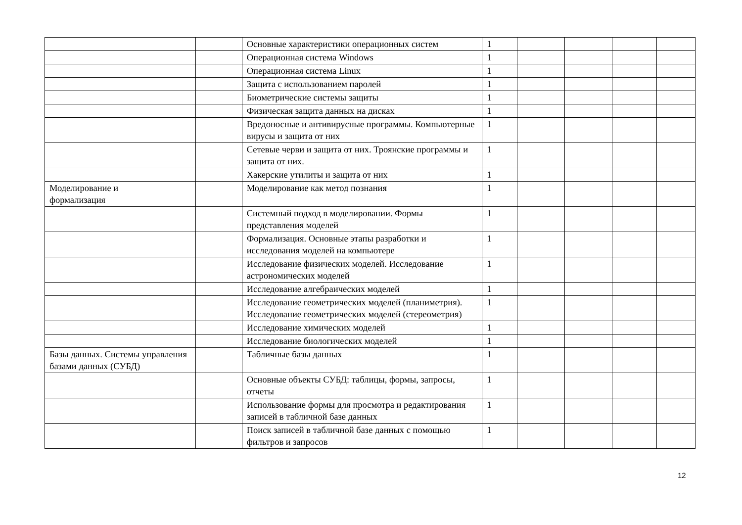| | | Основные характеристики операционных систем | 1 | | | | |
| | | Операционная система Windows | 1 | | | | |
| | | Операционная система Linux | 1 | | | | |
| | | Защита с использованием паролей | 1 | | | | |
| | | Биометрические системы защиты | 1 | | | | |
| | | Физическая защита данных на дисках | 1 | | | | |
| | | Вредоносные и антивирусные программы. Компьютерные вирусы и защита от них | 1 | | | | |
| | | Сетевые черви и защита от них. Троянские программы и защита от них. | 1 | | | | |
| | | Хакерские утилиты и защита от них | 1 | | | | |
| Моделирование и формализация | | Моделирование как метод познания | 1 | | | | |
| | | Системный подход в моделировании. Формы представления моделей | 1 | | | | |
| | | Формализация. Основные этапы разработки и исследования моделей на компьютере | 1 | | | | |
| | | Исследование физических моделей. Исследование астрономических моделей | 1 | | | | |
| | | Исследование алгебраических моделей | 1 | | | | |
| | | Исследование геометрических моделей (планиметрия). Исследование геометрических моделей (стереометрия) | 1 | | | | |
| | | Исследование химических моделей | 1 | | | | |
| | | Исследование биологических моделей | 1 | | | | |
| Базы данных. Системы управления базами данных (СУБД) | | Табличные базы данных | 1 | | | | |
| | | Основные объекты СУБД: таблицы, формы, запросы, отчеты | 1 | | | | |
| | | Использование формы для просмотра и редактирования записей в табличной базе данных | 1 | | | | |
| | | Поиск записей в табличной базе данных с помощью фильтров и запросов | 1 | | | | |
12